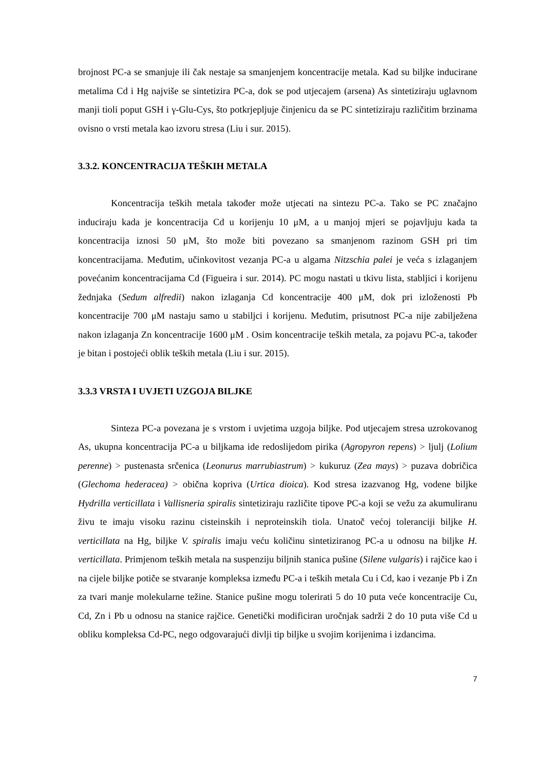brojnost PC-a se smanjuje ili čak nestaje sa smanjenjem koncentracije metala. Kad su biljke inducirane metalima Cd i Hg najviše se sintetizira PC-a, dok se pod utjecajem (arsena) As sintetiziraju uglavnom manji tioli poput GSH i γ-Glu-Cys, što potkrjepljuje činjenicu da se PC sintetiziraju različitim brzinama ovisno o vrsti metala kao izvoru stresa (Liu i sur. 2015).
3.3.2. KONCENTRACIJA TEŠKIH METALA
Koncentracija teških metala također može utjecati na sintezu PC-a. Tako se PC značajno induciraju kada je koncentracija Cd u korijenju 10 μM, a u manjoj mjeri se pojavljuju kada ta koncentracija iznosi 50 μM, što može biti povezano sa smanjenom razinom GSH pri tim koncentracijama. Međutim, učinkovitost vezanja PC-a u algama Nitzschia palei je veća s izlaganjem povećanim koncentracijama Cd (Figueira i sur. 2014). PC mogu nastati u tkivu lista, stabljici i korijenu žednjaka (Sedum alfredii) nakon izlaganja Cd koncentracije 400 μM, dok pri izloženosti Pb koncentracije 700 μM nastaju samo u stabiljci i korijenu. Međutim, prisutnost PC-a nije zabilježena nakon izlaganja Zn koncentracije 1600 μM . Osim koncentracije teških metala, za pojavu PC-a, također je bitan i postojeći oblik teških metala (Liu i sur. 2015).
3.3.3 VRSTA I UVJETI UZGOJA BILJKE
Sinteza PC-a povezana je s vrstom i uvjetima uzgoja biljke. Pod utjecajem stresa uzrokovanog As, ukupna koncentracija PC-a u biljkama ide redoslijedom pirika (Agropyron repens) > ljulj (Lolium perenne) > pustenasta srčenica (Leonurus marrubiastrum) > kukuruz (Zea mays) > puzava dobričica (Glechoma hederacea) > obična kopriva (Urtica dioica). Kod stresa izazvanog Hg, vodene biljke Hydrilla verticillata i Vallisneria spiralis sintetiziraju različite tipove PC-a koji se vežu za akumuliranu živu te imaju visoku razinu cisteinskih i neproteinskih tiola. Unatoč većoj toleranciji biljke H. verticillata na Hg, biljke V. spiralis imaju veću količinu sintetiziranog PC-a u odnosu na biljke H. verticillata. Primjenom teških metala na suspenziju biljnih stanica pušine (Silene vulgaris) i rajčice kao i na cijele biljke potiče se stvaranje kompleksa između PC-a i teških metala Cu i Cd, kao i vezanje Pb i Zn za tvari manje molekularne težine. Stanice pušine mogu tolerirati 5 do 10 puta veće koncentracije Cu, Cd, Zn i Pb u odnosu na stanice rajčice. Genetički modificiran uročnjak sadrži 2 do 10 puta više Cd u obliku kompleksa Cd-PC, nego odgovarajući divlji tip biljke u svojim korijenima i izdancima.
7